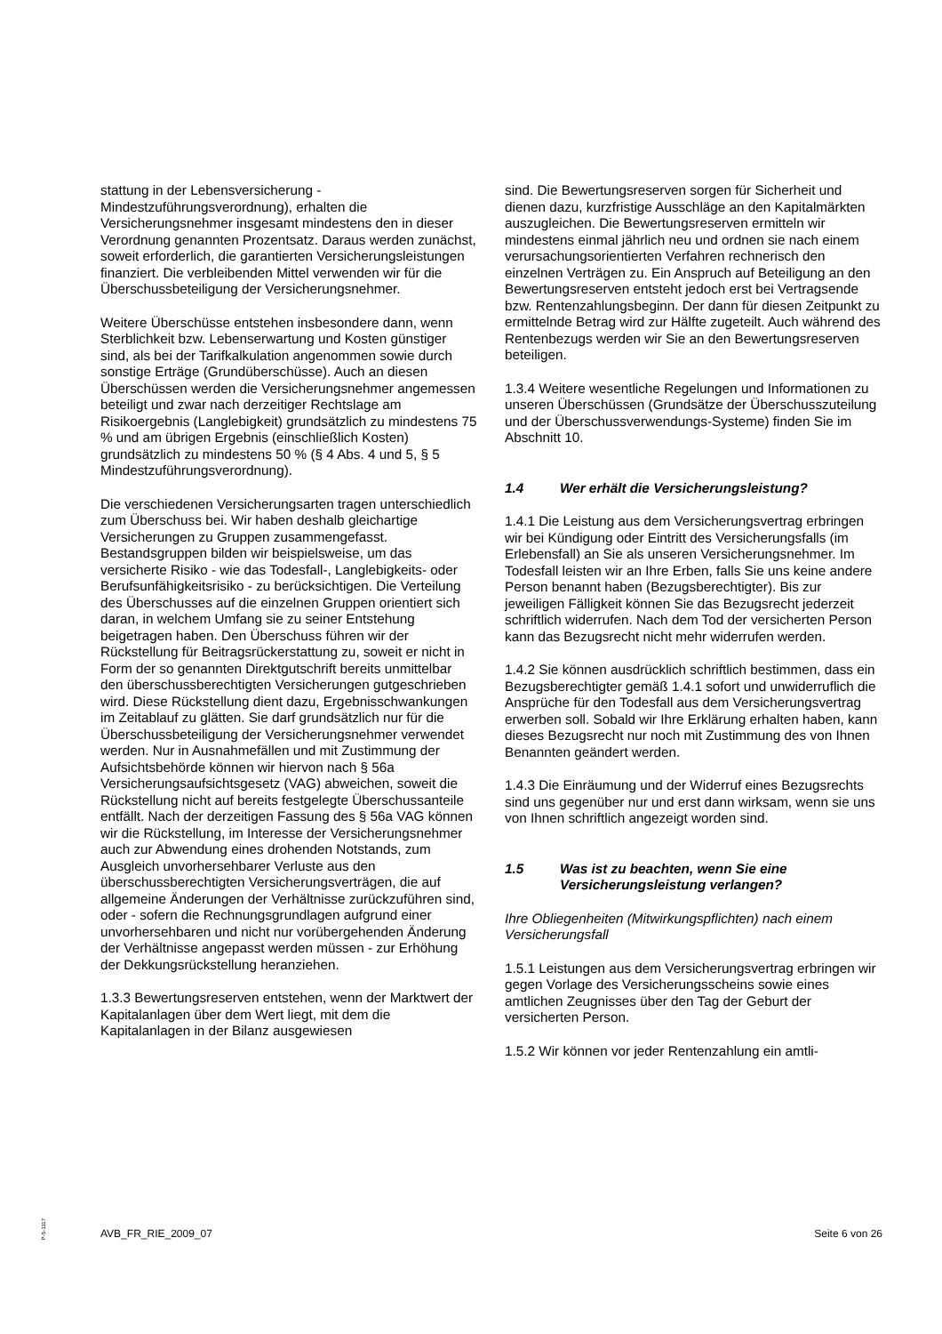stattung in der Lebensversicherung - Mindestzuführungsverordnung), erhalten die Versicherungsnehmer insgesamt mindestens den in dieser Verordnung genannten Prozentsatz. Daraus werden zunächst, soweit erforderlich, die garantierten Versicherungsleistungen finanziert. Die verbleibenden Mittel verwenden wir für die Überschussbeteiligung der Versicherungsnehmer.
Weitere Überschüsse entstehen insbesondere dann, wenn Sterblichkeit bzw. Lebenserwartung und Kosten günstiger sind, als bei der Tarifkalkulation angenommen sowie durch sonstige Erträge (Grundüberschüsse). Auch an diesen Überschüssen werden die Versicherungsnehmer angemessen beteiligt und zwar nach derzeitiger Rechtslage am Risikoergebnis (Langlebigkeit) grundsätzlich zu mindestens 75 % und am übrigen Ergebnis (einschließlich Kosten) grundsätzlich zu mindestens 50 % (§ 4 Abs. 4 und 5, § 5 Mindestzuführungsverordnung).
Die verschiedenen Versicherungsarten tragen unterschiedlich zum Überschuss bei. Wir haben deshalb gleichartige Versicherungen zu Gruppen zusammengefasst. Bestandsgruppen bilden wir beispielsweise, um das versicherte Risiko - wie das Todesfall-, Langlebigkeits- oder Berufsunfähigkeitsrisiko - zu berücksichtigen. Die Verteilung des Überschusses auf die einzelnen Gruppen orientiert sich daran, in welchem Umfang sie zu seiner Entstehung beigetragen haben. Den Überschuss führen wir der Rückstellung für Beitragsrückerstattung zu, soweit er nicht in Form der so genannten Direktgutschrift bereits unmittelbar den überschussberechtigten Versicherungen gutgeschrieben wird. Diese Rückstellung dient dazu, Ergebnisschwankungen im Zeitablauf zu glätten. Sie darf grundsätzlich nur für die Überschussbeteiligung der Versicherungsnehmer verwendet werden. Nur in Ausnahmefällen und mit Zustimmung der Aufsichtsbehörde können wir hiervon nach § 56a Versicherungsaufsichtsgesetz (VAG) abweichen, soweit die Rückstellung nicht auf bereits festgelegte Überschussanteile entfällt. Nach der derzeitigen Fassung des § 56a VAG können wir die Rückstellung, im Interesse der Versicherungsnehmer auch zur Abwendung eines drohenden Notstands, zum Ausgleich unvorhersehbarer Verluste aus den überschussberechtigten Versicherungsverträgen, die auf allgemeine Änderungen der Verhältnisse zurückzuführen sind, oder - sofern die Rechnungsgrundlagen aufgrund einer unvorhersehbaren und nicht nur vorübergehenden Änderung der Verhältnisse angepasst werden müssen - zur Erhöhung der Dekkungsrückstellung heranziehen.
1.3.3 Bewertungsreserven entstehen, wenn der Marktwert der Kapitalanlagen über dem Wert liegt, mit dem die Kapitalanlagen in der Bilanz ausgewiesen
sind. Die Bewertungsreserven sorgen für Sicherheit und dienen dazu, kurzfristige Ausschläge an den Kapitalmärkten auszugleichen. Die Bewertungsreserven ermitteln wir mindestens einmal jährlich neu und ordnen sie nach einem verursachungsorientierten Verfahren rechnerisch den einzelnen Verträgen zu. Ein Anspruch auf Beteiligung an den Bewertungsreserven entsteht jedoch erst bei Vertragsende bzw. Rentenzahlungsbeginn. Der dann für diesen Zeitpunkt zu ermittelnde Betrag wird zur Hälfte zugeteilt. Auch während des Rentenbezugs werden wir Sie an den Bewertungsreserven beteiligen.
1.3.4 Weitere wesentliche Regelungen und Informationen zu unseren Überschüssen (Grundsätze der Überschusszuteilung und der Überschussverwendungs-Systeme) finden Sie im Abschnitt 10.
1.4 Wer erhält die Versicherungsleistung?
1.4.1 Die Leistung aus dem Versicherungsvertrag erbringen wir bei Kündigung oder Eintritt des Versicherungsfalls (im Erlebensfall) an Sie als unseren Versicherungsnehmer. Im Todesfall leisten wir an Ihre Erben, falls Sie uns keine andere Person benannt haben (Bezugsberechtigter). Bis zur jeweiligen Fälligkeit können Sie das Bezugsrecht jederzeit schriftlich widerrufen. Nach dem Tod der versicherten Person kann das Bezugsrecht nicht mehr widerrufen werden.
1.4.2 Sie können ausdrücklich schriftlich bestimmen, dass ein Bezugsberechtigter gemäß 1.4.1 sofort und unwiderruflich die Ansprüche für den Todesfall aus dem Versicherungsvertrag erwerben soll. Sobald wir Ihre Erklärung erhalten haben, kann dieses Bezugsrecht nur noch mit Zustimmung des von Ihnen Benannten geändert werden.
1.4.3 Die Einräumung und der Widerruf eines Bezugsrechts sind uns gegenüber nur und erst dann wirksam, wenn sie uns von Ihnen schriftlich angezeigt worden sind.
1.5 Was ist zu beachten, wenn Sie eine Versicherungsleistung verlangen?
Ihre Obliegenheiten (Mitwirkungspflichten) nach einem Versicherungsfall
1.5.1 Leistungen aus dem Versicherungsvertrag erbringen wir gegen Vorlage des Versicherungsscheins sowie eines amtlichen Zeugnisses über den Tag der Geburt der versicherten Person.
1.5.2 Wir können vor jeder Rentenzahlung ein amtli-
P-S-1117
AVB_FR_RIE_2009_07 Seite 6 von 26